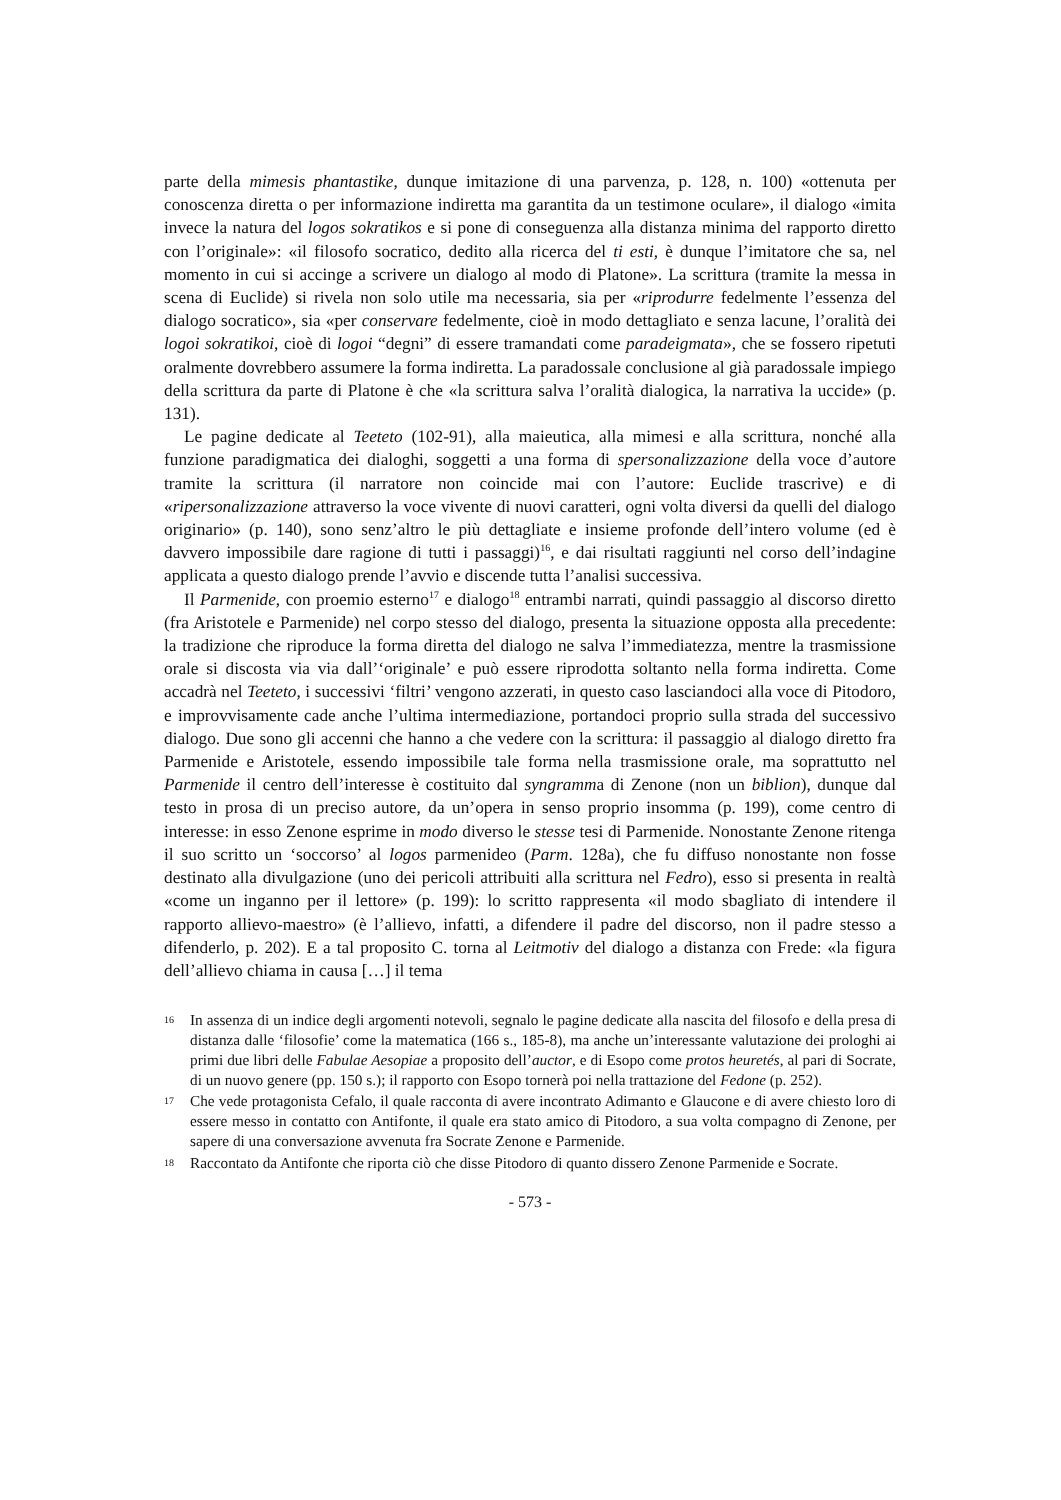parte della mimesis phantastike, dunque imitazione di una parvenza, p. 128, n. 100) «ottenuta per conoscenza diretta o per informazione indiretta ma garantita da un testimone oculare», il dialogo «imita invece la natura del logos sokratikos e si pone di conseguenza alla distanza minima del rapporto diretto con l’originale»: «il filosofo socratico, dedito alla ricerca del ti esti, è dunque l’imitatore che sa, nel momento in cui si accinge a scrivere un dialogo al modo di Platone». La scrittura (tramite la messa in scena di Euclide) si rivela non solo utile ma necessaria, sia per «riprodurre fedelmente l’essenza del dialogo socratico», sia «per conservare fedelmente, cioè in modo dettagliato e senza lacune, l’oralità dei logoi sokratikoi, cioè di logoi “degni” di essere tramandati come paradeigmata», che se fossero ripetuti oralmente dovrebbero assumere la forma indiretta. La paradossale conclusione al già paradossale impiego della scrittura da parte di Platone è che «la scrittura salva l’oralità dialogica, la narrativa la uccide» (p. 131).
Le pagine dedicate al Teeteto (102-91), alla maieutica, alla mimesi e alla scrittura, nonché alla funzione paradigmatica dei dialoghi, soggetti a una forma di spersonalizzazione della voce d’autore tramite la scrittura (il narratore non coincide mai con l’autore: Euclide trascrive) e di «ripersonalizzazione attraverso la voce vivente di nuovi caratteri, ogni volta diversi da quelli del dialogo originario» (p. 140), sono senz’altro le più dettagliate e insieme profonde dell’intero volume (ed è davvero impossibile dare ragione di tutti i passaggi)<sup>16</sup>, e dai risultati raggiunti nel corso dell’indagine applicata a questo dialogo prende l’avvio e discende tutta l’analisi successiva.
Il Parmenide, con proemio esterno<sup>17</sup> e dialogo<sup>18</sup> entrambi narrati, quindi passaggio al discorso diretto (fra Aristotele e Parmenide) nel corpo stesso del dialogo, presenta la situazione opposta alla precedente: la tradizione che riproduce la forma diretta del dialogo ne salva l’immediatezza, mentre la trasmissione orale si discosta via via dall’‘originale’ e può essere riprodotta soltanto nella forma indiretta. Come accadrà nel Teeteto, i successivi ‘filtri’ vengono azzerati, in questo caso lasciandoci alla voce di Pitodoro, e improvvisamente cade anche l’ultima intermediazione, portandoci proprio sulla strada del successivo dialogo. Due sono gli accenni che hanno a che vedere con la scrittura: il passaggio al dialogo diretto fra Parmenide e Aristotele, essendo impossibile tale forma nella trasmissione orale, ma soprattutto nel Parmenide il centro dell’interesse è costituito dal syngramma di Zenone (non un biblion), dunque dal testo in prosa di un preciso autore, da un’opera in senso proprio insomma (p. 199), come centro di interesse: in esso Zenone esprime in modo diverso le stesse tesi di Parmenide. Nonostante Zenone ritenga il suo scritto un ‘soccorso’ al logos parmenideo (Parm. 128a), che fu diffuso nonostante non fosse destinato alla divulgazione (uno dei pericoli attribuiti alla scrittura nel Fedro), esso si presenta in realtà «come un inganno per il lettore» (p. 199): lo scritto rappresenta «il modo sbagliato di intendere il rapporto allievo-maestro» (è l’allievo, infatti, a difendere il padre del discorso, non il padre stesso a difenderlo, p. 202). E a tal proposito C. torna al Leitmotiv del dialogo a distanza con Frede: «la figura dell’allievo chiama in causa […] il tema
16 In assenza di un indice degli argomenti notevoli, segnalo le pagine dedicate alla nascita del filosofo e della presa di distanza dalle ‘filosofie’ come la matematica (166 s., 185-8), ma anche un’interessante valutazione dei prologhi ai primi due libri delle Fabulae Aesopiae a proposito dell’auctor, e di Esopo come protos heuretés, al pari di Socrate, di un nuovo genere (pp. 150 s.); il rapporto con Esopo tornerà poi nella trattazione del Fedone (p. 252).
17 Che vede protagonista Cefalo, il quale racconta di avere incontrato Adimanto e Glaucone e di avere chiesto loro di essere messo in contatto con Antifonte, il quale era stato amico di Pitodoro, a sua volta compagno di Zenone, per sapere di una conversazione avvenuta fra Socrate Zenone e Parmenide.
18 Raccontato da Antifonte che riporta ciò che disse Pitodoro di quanto dissero Zenone Parmenide e Socrate.
- 573 -